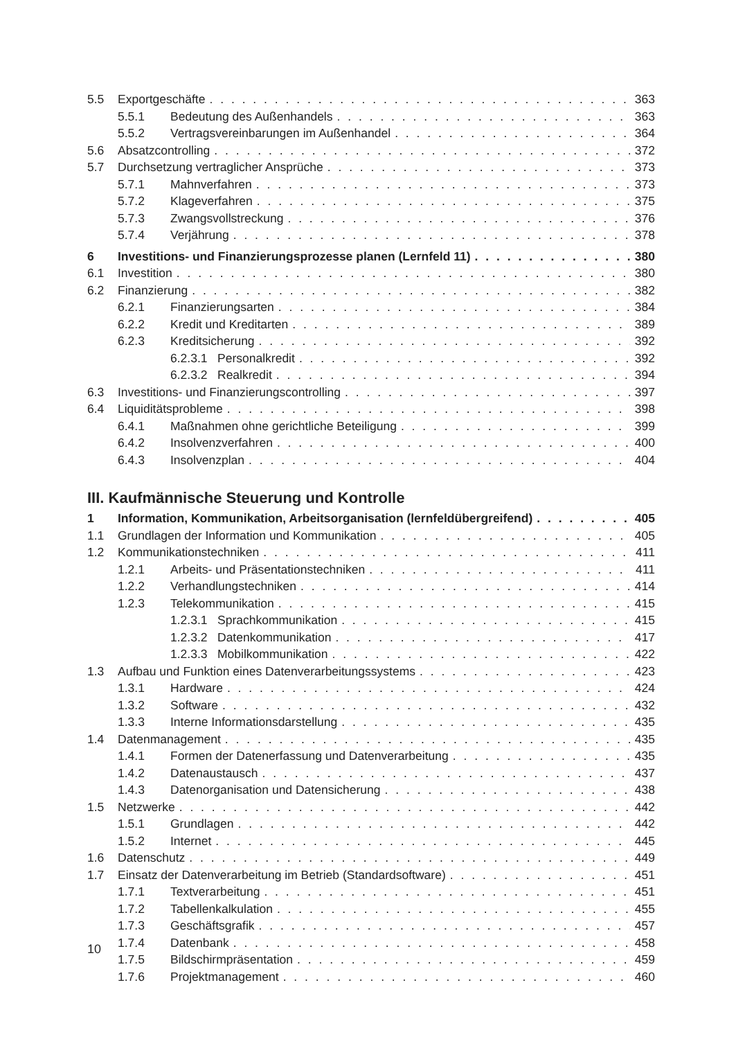5.5 Exportgeschäfte 363
5.5.1 Bedeutung des Außenhandels 363
5.5.2 Vertragsvereinbarungen im Außenhandel 364
5.6 Absatzcontrolling 372
5.7 Durchsetzung vertraglicher Ansprüche 373
5.7.1 Mahnverfahren 373
5.7.2 Klageverfahren 375
5.7.3 Zwangsvollstreckung 376
5.7.4 Verjährung 378
6 Investitions- und Finanzierungsprozesse planen (Lernfeld 11) 380
6.1 Investition 380
6.2 Finanzierung 382
6.2.1 Finanzierungsarten 384
6.2.2 Kredit und Kreditarten 389
6.2.3 Kreditsicherung 392
6.2.3.1 Personalkredit 392
6.2.3.2 Realkredit 394
6.3 Investitions- und Finanzierungscontrolling 397
6.4 Liquiditätsprobleme 398
6.4.1 Maßnahmen ohne gerichtliche Beteiligung 399
6.4.2 Insolvenzverfahren 400
6.4.3 Insolvenzplan 404
III. Kaufmännische Steuerung und Kontrolle
1 Information, Kommunikation, Arbeitsorganisation (lernfeldübergreifend) 405
1.1 Grundlagen der Information und Kommunikation 405
1.2 Kommunikationstechniken 411
1.2.1 Arbeits- und Präsentationstechniken 411
1.2.2 Verhandlungstechniken 414
1.2.3 Telekommunikation 415
1.2.3.1 Sprachkommunikation 415
1.2.3.2 Datenkommunikation 417
1.2.3.3 Mobilkommunikation 422
1.3 Aufbau und Funktion eines Datenverarbeitungssystems 423
1.3.1 Hardware 424
1.3.2 Software 432
1.3.3 Interne Informationsdarstellung 435
1.4 Datenmanagement 435
1.4.1 Formen der Datenerfassung und Datenverarbeitung 435
1.4.2 Datenaustausch 437
1.4.3 Datenorganisation und Datensicherung 438
1.5 Netzwerke 442
1.5.1 Grundlagen 442
1.5.2 Internet 445
1.6 Datenschutz 449
1.7 Einsatz der Datenverarbeitung im Betrieb (Standardsoftware) 451
1.7.1 Textverarbeitung 451
1.7.2 Tabellenkalkulation 455
1.7.3 Geschäftsgrafik 457
1.7.4 Datenbank 458
1.7.5 Bildschirmpräsentation 459
1.7.6 Projektmanagement 460
10